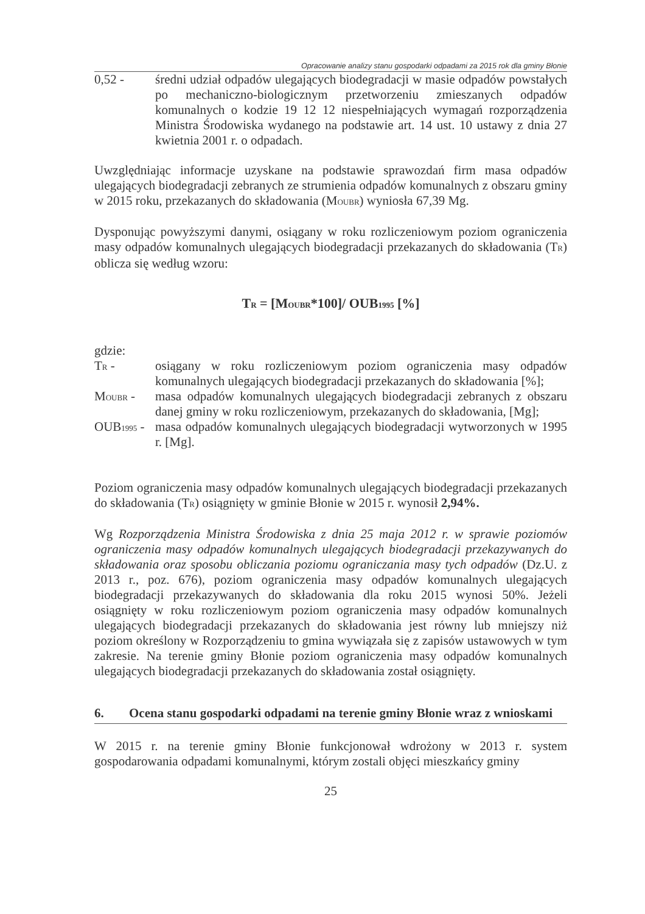Opracowanie analizy stanu gospodarki odpadami za 2015 rok dla gminy Błonie
0,52 - średni udział odpadów ulegających biodegradacji w masie odpadów powstałych po mechaniczno-biologicznym przetworzeniu zmieszanych odpadów komunalnych o kodzie 19 12 12 niespełniających wymagań rozporządzenia Ministra Środowiska wydanego na podstawie art. 14 ust. 10 ustawy z dnia 27 kwietnia 2001 r. o odpadach.
Uwzględniając informacje uzyskane na podstawie sprawozdań firm masa odpadów ulegających biodegradacji zebranych ze strumienia odpadów komunalnych z obszaru gminy w 2015 roku, przekazanych do składowania (MOUBR) wyniosła 67,39 Mg.
Dysponując powyższymi danymi, osiągany w roku rozliczeniowym poziom ograniczenia masy odpadów komunalnych ulegających biodegradacji przekazanych do składowania (TR) oblicza się według wzoru:
TR = [MOUBR*100]/ OUB1995 [%]
gdzie:
TR - osiągany w roku rozliczeniowym poziom ograniczenia masy odpadów komunalnych ulegających biodegradacji przekazanych do składowania [%];
MOUBR - masa odpadów komunalnych ulegających biodegradacji zebranych z obszaru danej gminy w roku rozliczeniowym, przekazanych do składowania, [Mg];
OUB1995 -
masa odpadów komunalnych ulegających biodegradacji wytworzonych w 1995 r. [Mg].
Poziom ograniczenia masy odpadów komunalnych ulegających biodegradacji przekazanych do składowania (TR) osiągnięty w gminie Błonie w 2015 r. wynosił 2,94%.
Wg Rozporządzenia Ministra Środowiska z dnia 25 maja 2012 r. w sprawie poziomów ograniczenia masy odpadów komunalnych ulegających biodegradacji przekazywanych do składowania oraz sposobu obliczania poziomu ograniczania masy tych odpadów (Dz.U. z 2013 r., poz. 676), poziom ograniczenia masy odpadów komunalnych ulegających biodegradacji przekazywanych do składowania dla roku 2015 wynosi 50%. Jeżeli osiągnięty w roku rozliczeniowym poziom ograniczenia masy odpadów komunalnych ulegających biodegradacji przekazanych do składowania jest równy lub mniejszy niż poziom określony w Rozporządzeniu to gmina wywiązała się z zapisów ustawowych w tym zakresie. Na terenie gminy Błonie poziom ograniczenia masy odpadów komunalnych ulegających biodegradacji przekazanych do składowania został osiągnięty.
6. Ocena stanu gospodarki odpadami na terenie gminy Błonie wraz z wnioskami
W 2015 r. na terenie gminy Błonie funkcjonował wdrożony w 2013 r. system gospodarowania odpadami komunalnymi, którym zostali objęci mieszkańcy gminy
25